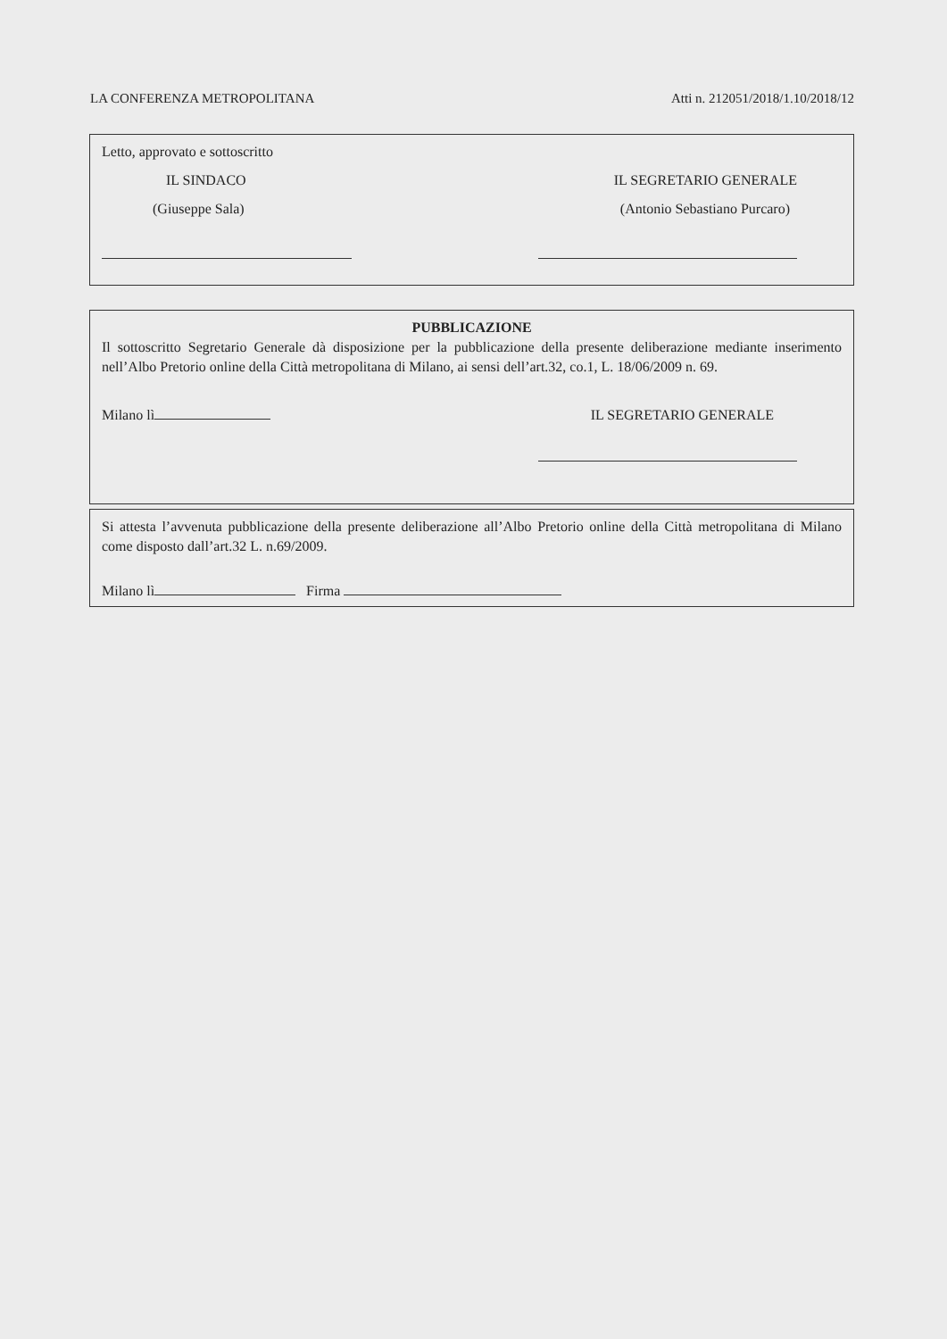LA CONFERENZA METROPOLITANA Atti n. 212051/2018/1.10/2018/12
Letto, approvato e sottoscritto
IL SINDACO IL SEGRETARIO GENERALE
(Giuseppe Sala) (Antonio Sebastiano Purcaro)
PUBBLICAZIONE
Il sottoscritto Segretario Generale dà disposizione per la pubblicazione della presente deliberazione mediante inserimento nell’Albo Pretorio online della Città metropolitana di Milano, ai sensi dell’art.32, co.1, L. 18/06/2009 n. 69.
Milano lì IL SEGRETARIO GENERALE
Si attesta l’avvenuta pubblicazione della presente deliberazione all’Albo Pretorio online della Città metropolitana di Milano come disposto dall’art.32 L. n.69/2009.
Milano lì Firma